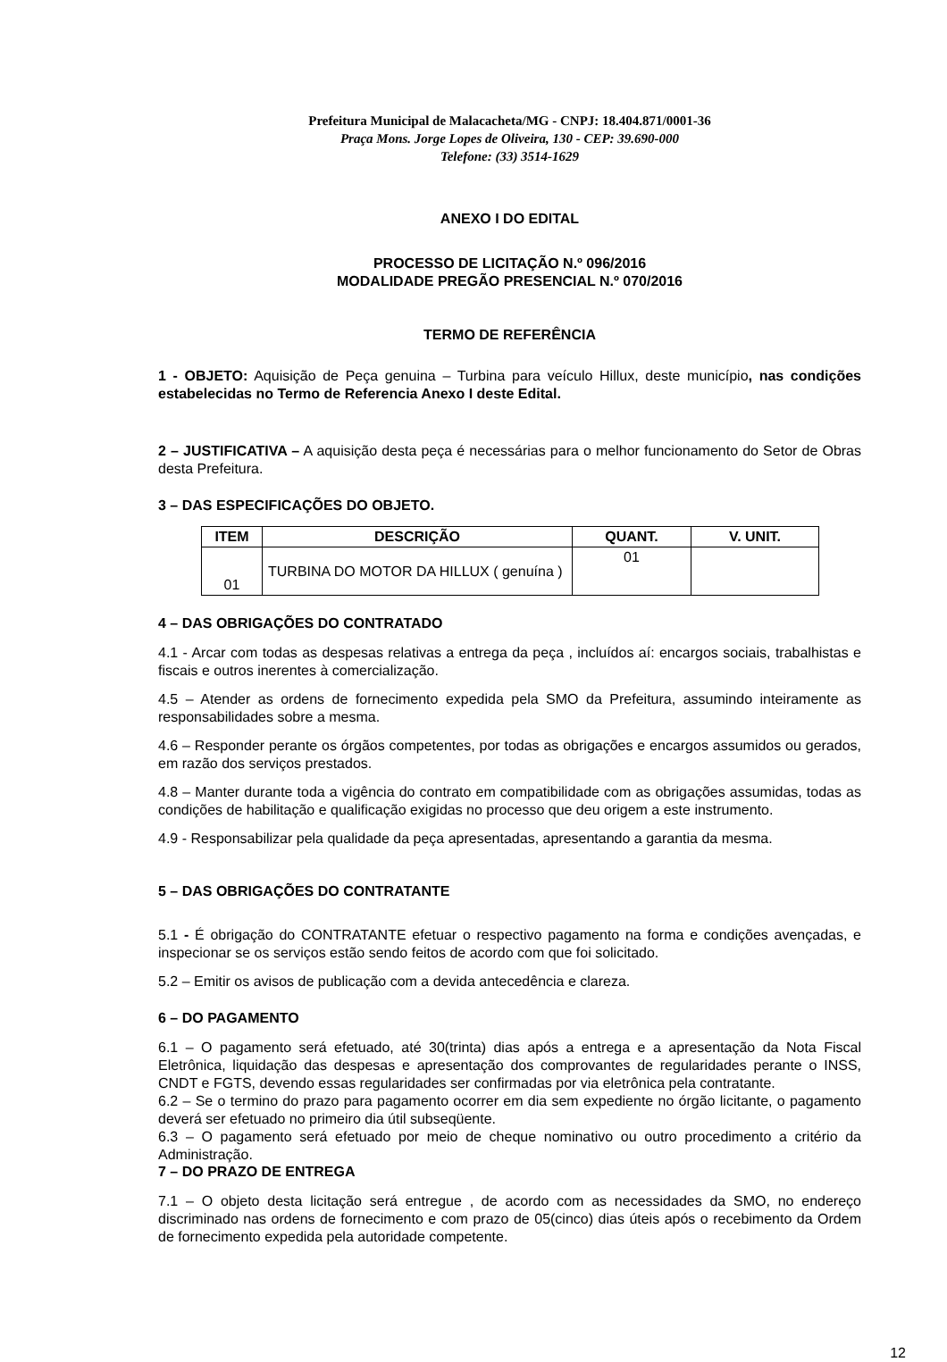Prefeitura Municipal de Malacacheta/MG - CNPJ: 18.404.871/0001-36
Praça Mons. Jorge Lopes de Oliveira, 130 - CEP: 39.690-000
Telefone: (33) 3514-1629
ANEXO I DO EDITAL
PROCESSO DE LICITAÇÃO N.º 096/2016
MODALIDADE PREGÃO PRESENCIAL N.º 070/2016
TERMO DE REFERÊNCIA
1 - OBJETO: Aquisição de Peça genuina – Turbina para veículo Hillux, deste município, nas condições estabelecidas no Termo de Referencia Anexo I deste Edital.
2 – JUSTIFICATIVA – A aquisição desta peça é necessárias para o melhor funcionamento do Setor de Obras desta Prefeitura.
3 – DAS ESPECIFICAÇÕES DO OBJETO.
| ITEM | DESCRIÇÃO | QUANT. | V. UNIT. |
| --- | --- | --- | --- |
| 01 | TURBINA DO MOTOR DA HILLUX ( genuína ) | 01 | |
4 – DAS OBRIGAÇÕES DO CONTRATADO
4.1 - Arcar com todas as despesas relativas a entrega da peça , incluídos aí: encargos sociais, trabalhistas e fiscais e outros inerentes à comercialização.
4.5 – Atender as ordens de fornecimento expedida pela SMO da Prefeitura, assumindo inteiramente as responsabilidades sobre a mesma.
4.6 – Responder perante os órgãos competentes, por todas as obrigações e encargos assumidos ou gerados, em razão dos serviços prestados.
4.8 – Manter durante toda a vigência do contrato em compatibilidade com as obrigações assumidas, todas as condições de habilitação e qualificação exigidas no processo que deu origem a este instrumento.
4.9 - Responsabilizar pela qualidade da peça apresentadas, apresentando a garantia da mesma.
5 – DAS OBRIGAÇÕES DO CONTRATANTE
5.1 - É obrigação do CONTRATANTE efetuar o respectivo pagamento na forma e condições avençadas, e inspecionar se os serviços estão sendo feitos de acordo com que foi solicitado.
5.2 – Emitir os avisos de publicação com a devida antecedência e clareza.
6 – DO PAGAMENTO
6.1 – O pagamento será efetuado, até 30(trinta) dias após a entrega e a apresentação da Nota Fiscal Eletrônica, liquidação das despesas e apresentação dos comprovantes de regularidades perante o INSS, CNDT e FGTS, devendo essas regularidades ser confirmadas por via eletrônica pela contratante.
6.2 – Se o termino do prazo para pagamento ocorrer em dia sem expediente no órgão licitante, o pagamento deverá ser efetuado no primeiro dia útil subseqüente.
6.3 – O pagamento será efetuado por meio de cheque nominativo ou outro procedimento a critério da Administração.
7 – DO PRAZO DE ENTREGA
7.1 – O objeto desta licitação será entregue , de acordo com as necessidades da SMO, no endereço discriminado nas ordens de fornecimento e com prazo de 05(cinco) dias úteis após o recebimento da Ordem de fornecimento expedida pela autoridade competente.
12